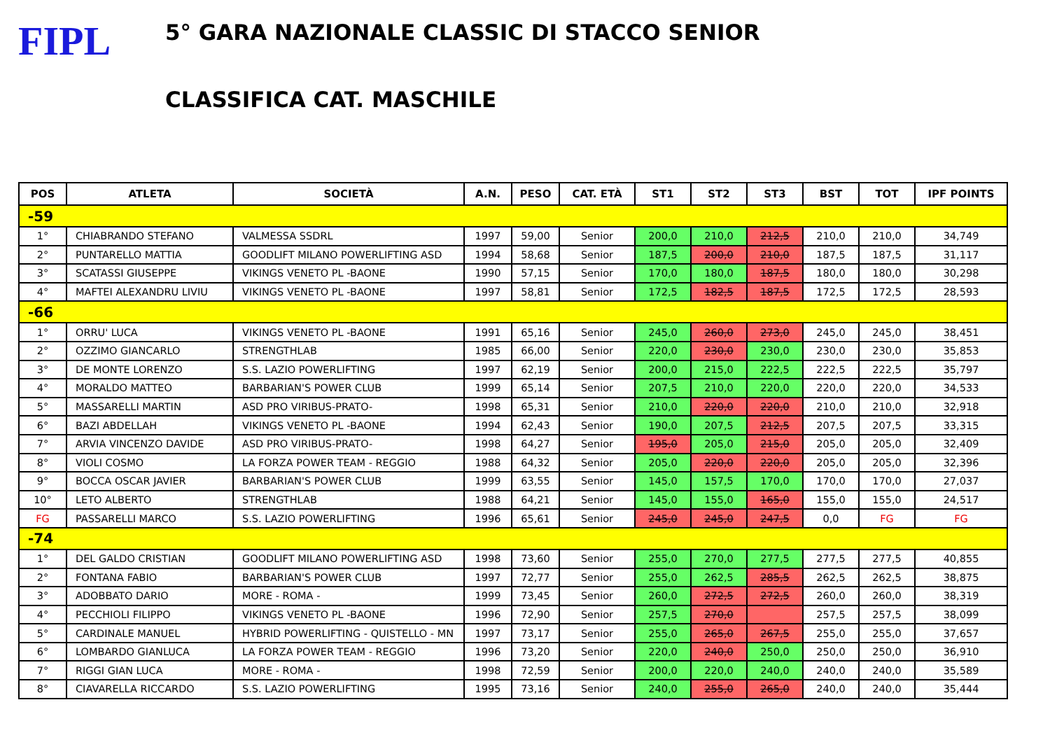FIPL
5° GARA NAZIONALE CLASSIC DI STACCO SENIOR
CLASSIFICA CAT. MASCHILE
| POS | ATLETA | SOCIETÀ | A.N. | PESO | CAT. ETÀ | ST1 | ST2 | ST3 | BST | TOT | IPF POINTS |
| --- | --- | --- | --- | --- | --- | --- | --- | --- | --- | --- | --- |
| -59 | | | | | | | | | | | |
| 1° | CHIABRANDO STEFANO | VALMESSA SSDRL | 1997 | 59,00 | Senior | 200,0 | 210,0 | 212,5 | 210,0 | 210,0 | 34,749 |
| 2° | PUNTARELLO MATTIA | GOODLIFT MILANO POWERLIFTING ASD | 1994 | 58,68 | Senior | 187,5 | 200,0 | 210,0 | 187,5 | 187,5 | 31,117 |
| 3° | SCATASSI GIUSEPPE | VIKINGS VENETO PL -BAONE | 1990 | 57,15 | Senior | 170,0 | 180,0 | 187,5 | 180,0 | 180,0 | 30,298 |
| 4° | MAFTEI ALEXANDRU LIVIU | VIKINGS VENETO PL -BAONE | 1997 | 58,81 | Senior | 172,5 | 182,5 | 187,5 | 172,5 | 172,5 | 28,593 |
| -66 | | | | | | | | | | | |
| 1° | ORRU' LUCA | VIKINGS VENETO PL -BAONE | 1991 | 65,16 | Senior | 245,0 | 260,0 | 273,0 | 245,0 | 245,0 | 38,451 |
| 2° | OZZIMO GIANCARLO | STRENGTHLAB | 1985 | 66,00 | Senior | 220,0 | 230,0 | 230,0 | 230,0 | 230,0 | 35,853 |
| 3° | DE MONTE LORENZO | S.S. LAZIO POWERLIFTING | 1997 | 62,19 | Senior | 200,0 | 215,0 | 222,5 | 222,5 | 222,5 | 35,797 |
| 4° | MORALDO MATTEO | BARBARIAN'S POWER CLUB | 1999 | 65,14 | Senior | 207,5 | 210,0 | 220,0 | 220,0 | 220,0 | 34,533 |
| 5° | MASSARELLI MARTIN | ASD PRO VIRIBUS-PRATO- | 1998 | 65,31 | Senior | 210,0 | 220,0 | 220,0 | 210,0 | 210,0 | 32,918 |
| 6° | BAZI ABDELLAH | VIKINGS VENETO PL -BAONE | 1994 | 62,43 | Senior | 190,0 | 207,5 | 212,5 | 207,5 | 207,5 | 33,315 |
| 7° | ARVIA VINCENZO DAVIDE | ASD PRO VIRIBUS-PRATO- | 1998 | 64,27 | Senior | 195,0 | 205,0 | 215,0 | 205,0 | 205,0 | 32,409 |
| 8° | VIOLI COSMO | LA FORZA POWER TEAM - REGGIO | 1988 | 64,32 | Senior | 205,0 | 220,0 | 220,0 | 205,0 | 205,0 | 32,396 |
| 9° | BOCCA OSCAR JAVIER | BARBARIAN'S POWER CLUB | 1999 | 63,55 | Senior | 145,0 | 157,5 | 170,0 | 170,0 | 170,0 | 27,037 |
| 10° | LETO ALBERTO | STRENGTHLAB | 1988 | 64,21 | Senior | 145,0 | 155,0 | 165,0 | 155,0 | 155,0 | 24,517 |
| FG | PASSARELLI MARCO | S.S. LAZIO POWERLIFTING | 1996 | 65,61 | Senior | 245,0 | 245,0 | 247,5 | 0,0 | FG | FG |
| -74 | | | | | | | | | | | |
| 1° | DEL GALDO CRISTIAN | GOODLIFT MILANO POWERLIFTING ASD | 1998 | 73,60 | Senior | 255,0 | 270,0 | 277,5 | 277,5 | 277,5 | 40,855 |
| 2° | FONTANA FABIO | BARBARIAN'S POWER CLUB | 1997 | 72,77 | Senior | 255,0 | 262,5 | 285,5 | 262,5 | 262,5 | 38,875 |
| 3° | ADOBBATO DARIO | MORE - ROMA - | 1999 | 73,45 | Senior | 260,0 | 272,5 | 272,5 | 260,0 | 260,0 | 38,319 |
| 4° | PECCHIOLI FILIPPO | VIKINGS VENETO PL -BAONE | 1996 | 72,90 | Senior | 257,5 | 270,0 | | 257,5 | 257,5 | 38,099 |
| 5° | CARDINALE MANUEL | HYBRID POWERLIFTING - QUISTELLO - MN | 1997 | 73,17 | Senior | 255,0 | 265,0 | 267,5 | 255,0 | 255,0 | 37,657 |
| 6° | LOMBARDO GIANLUCA | LA FORZA POWER TEAM - REGGIO | 1996 | 73,20 | Senior | 220,0 | 240,0 | 250,0 | 250,0 | 250,0 | 36,910 |
| 7° | RIGGI GIAN LUCA | MORE - ROMA - | 1998 | 72,59 | Senior | 200,0 | 220,0 | 240,0 | 240,0 | 240,0 | 35,589 |
| 8° | CIAVARELLA RICCARDO | S.S. LAZIO POWERLIFTING | 1995 | 73,16 | Senior | 240,0 | 255,0 | 265,0 | 240,0 | 240,0 | 35,444 |